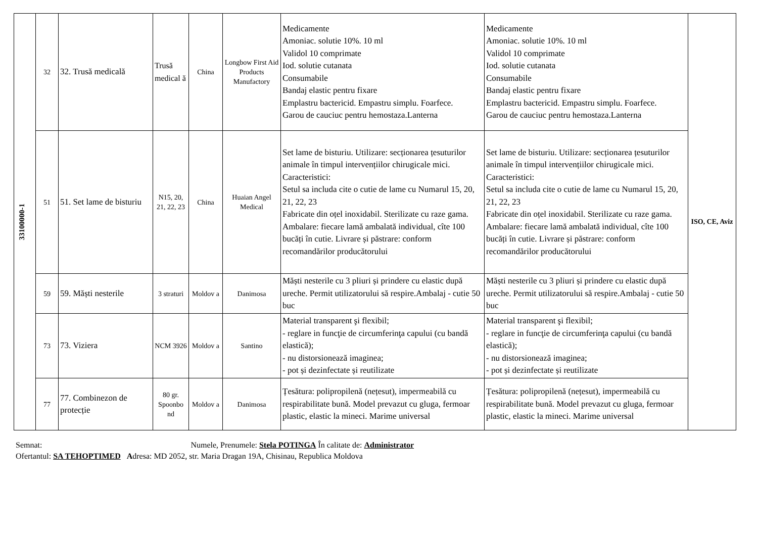| 33100000-1 | 32 | 32. Trusă medicală | Trusă medical ă | China | Longbow First Aid Products Manufactory | Medicamente Amoniac. solutie 10%. 10 ml Validol 10 comprimate Iod. solutie cutanata Consumabile Bandaj elastic pentru fixare Emplastru bactericid. Empastru simplu. Foarfece. Garou de cauciuc pentru hemostaza.Lanterna | Medicamente Amoniac. solutie 10%. 10 ml Validol 10 comprimate Iod. solutie cutanata Consumabile Bandaj elastic pentru fixare Emplastru bactericid. Empastru simplu. Foarfece. Garou de cauciuc pentru hemostaza.Lanterna | ISO, CE, Aviz |
| | 51 | 51. Set lame de bisturiu | N15, 20, 21, 22, 23 | China | Huaian Angel Medical | Set lame de bisturiu. Utilizare: secționarea țesuturilor animale în timpul intervențiilor chirugicale mici. Caracteristici: Setul sa includa cite o cutie de lame cu Numarul 15, 20, 21, 22, 23 Fabricate din oțel inoxidabil. Sterilizate cu raze gama. Ambalare: fiecare lamă ambalată individual, cîte 100 bucăți în cutie. Livrare și păstrare: conform recomandărilor producătorului | Set lame de bisturiu. Utilizare: secționarea țesuturilor animale în timpul intervențiilor chirugicale mici. Caracteristici: Setul sa includa cite o cutie de lame cu Numarul 15, 20, 21, 22, 23 Fabricate din oțel inoxidabil. Sterilizate cu raze gama. Ambalare: fiecare lamă ambalată individual, cîte 100 bucăți în cutie. Livrare și păstrare: conform recomandărilor producătorului | |
| | 59 | 59. Măști nesterile | 3 straturi | Moldov a | Danimosa | Măști nesterile cu 3 pliuri și prindere cu elastic după ureche. Permit utilizatorului să respire.Ambalaj - cutie 50 buc | Măști nesterile cu 3 pliuri și prindere cu elastic după ureche. Permit utilizatorului să respire.Ambalaj - cutie 50 buc | |
| | 73 | 73. Viziera | NCM 3926 | Moldov a | Santino | Material transparent şi flexibil; - reglare in funcţie de circumferinţa capului (cu bandă elastică); - nu distorsionează imaginea; - pot și dezinfectate și reutilizate | Material transparent şi flexibil; - reglare in funcţie de circumferinţa capului (cu bandă elastică); - nu distorsionează imaginea; - pot și dezinfectate și reutilizate | |
| | 77 | 77. Combinezon de protecție | 80 gr. Spoonbo nd | Moldov a | Danimosa | Țesătura: polipropilenă (nețesut), impermeabilă cu respirabilitate bună. Model prevazut cu gluga, fermoar plastic, elastic la mineci. Marime universal | Țesătura: polipropilenă (nețesut), impermeabilă cu respirabilitate bună. Model prevazut cu gluga, fermoar plastic, elastic la mineci. Marime universal | |
Semnat: Numele, Prenumele: Stela POTINGA În calitate de: Administrator
Ofertantul: SA TEHOPTIMED Adresa: MD 2052, str. Maria Dragan 19A, Chisinau, Republica Moldova